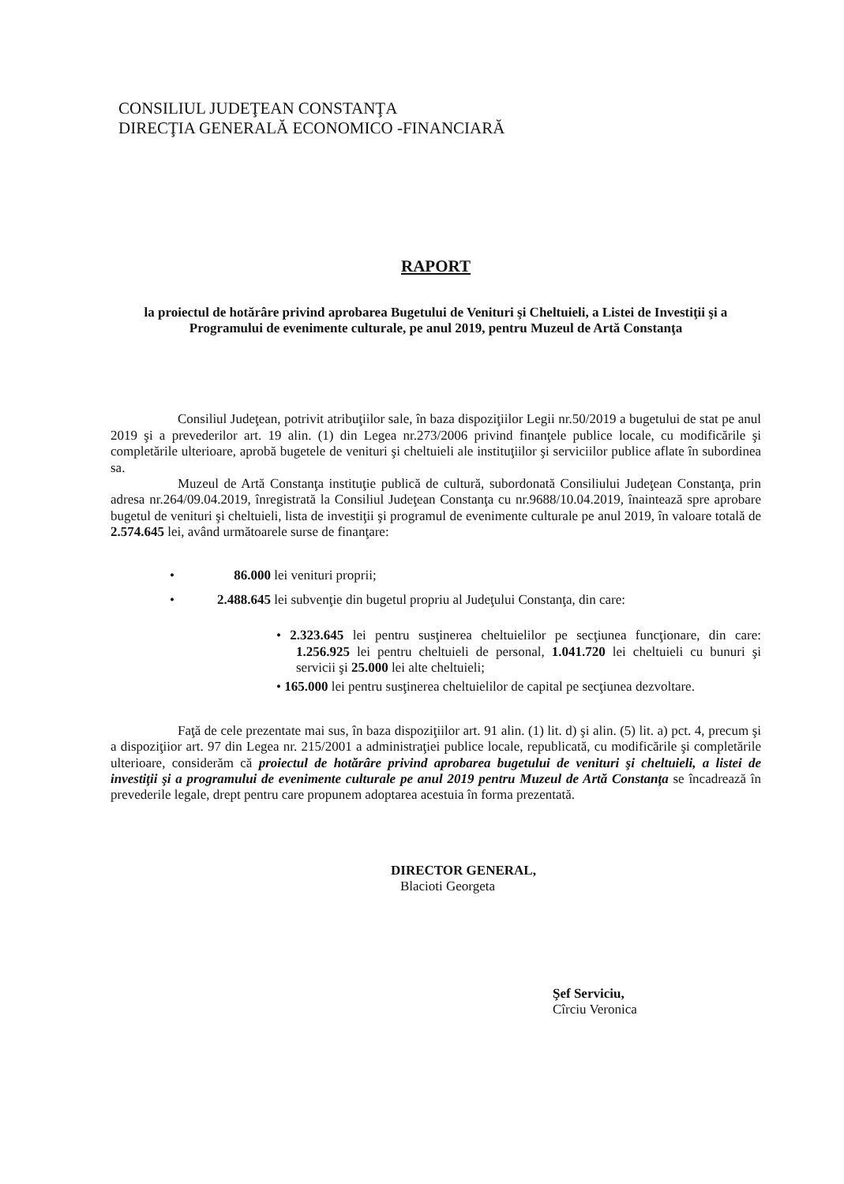CONSILIUL JUDEŢEAN CONSTANŢA
DIRECŢIA GENERALĂ ECONOMICO -FINANCIARĂ
RAPORT
la proiectul de hotărâre privind aprobarea Bugetului de Venituri şi Cheltuieli, a Listei de Investiţii şi a Programului de evenimente culturale, pe anul 2019, pentru Muzeul de Artă Constanţa
Consiliul Judeţean, potrivit atribuţiilor sale, în baza dispoziţiilor Legii nr.50/2019 a bugetului de stat pe anul 2019 şi a prevederilor art. 19 alin. (1) din Legea nr.273/2006 privind finanţele publice locale, cu modificările şi completările ulterioare, aprobă bugetele de venituri şi cheltuieli ale instituţiilor şi serviciilor publice aflate în subordinea sa.
Muzeul de Artă Constanţa instituţie publică de cultură, subordonată Consiliului Judeţean Constanţa, prin adresa nr.264/09.04.2019, înregistrată la Consiliul Judeţean Constanţa cu nr.9688/10.04.2019, înaintează spre aprobare bugetul de venituri şi cheltuieli, lista de investiţii şi programul de evenimente culturale pe anul 2019, în valoare totală de 2.574.645 lei, având următoarele surse de finanţare:
• 86.000 lei venituri proprii;
• 2.488.645 lei subvenţie din bugetul propriu al Judeţului Constanţa, din care:
• 2.323.645 lei pentru susţinerea cheltuielilor pe secţiunea funcţionare, din care: 1.256.925 lei pentru cheltuieli de personal, 1.041.720 lei cheltuieli cu bunuri şi servicii şi 25.000 lei alte cheltuieli;
• 165.000 lei pentru susţinerea cheltuielilor de capital pe secţiunea dezvoltare.
Faţă de cele prezentate mai sus, în baza dispoziţiilor art. 91 alin. (1) lit. d) şi alin. (5) lit. a) pct. 4, precum şi a dispoziţiior art. 97 din Legea nr. 215/2001 a administraţiei publice locale, republicată, cu modificările şi completările ulterioare, considerăm că proiectul de hotărâre privind aprobarea bugetului de venituri şi cheltuieli, a listei de investiţii şi a programului de evenimente culturale pe anul 2019 pentru Muzeul de Artă Constanţa se încadrează în prevederile legale, drept pentru care propunem adoptarea acestuia în forma prezentată.
DIRECTOR GENERAL,
Blacioti Georgeta
Şef Serviciu,
Cîrciu Veronica